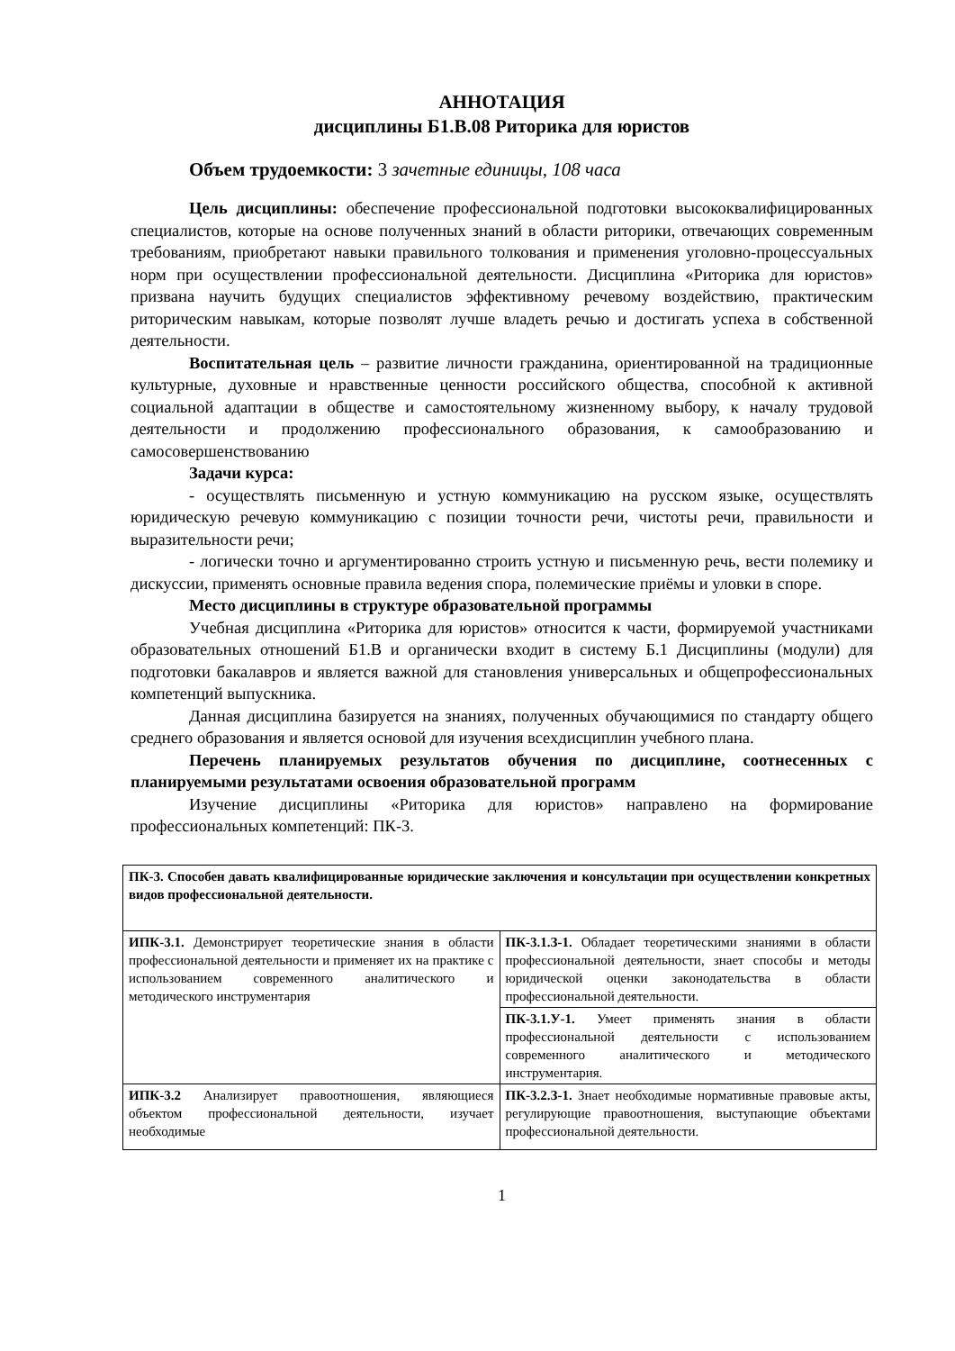АННОТАЦИЯ
дисциплины Б1.В.08 Риторика для юристов
Объем трудоемкости: 3 зачетные единицы, 108 часа
Цель дисциплины: обеспечение профессиональной подготовки высококвалифицированных специалистов, которые на основе полученных знаний в области риторики, отвечающих современным требованиям, приобретают навыки правильного толкования и применения уголовно-процессуальных норм при осуществлении профессиональной деятельности. Дисциплина «Риторика для юристов» призвана научить будущих специалистов эффективному речевому воздействию, практическим риторическим навыкам, которые позволят лучше владеть речью и достигать успеха в собственной деятельности.
Воспитательная цель – развитие личности гражданина, ориентированной на традиционные культурные, духовные и нравственные ценности российского общества, способной к активной социальной адаптации в обществе и самостоятельному жизненному выбору, к началу трудовой деятельности и продолжению профессионального образования, к самообразованию и самосовершенствованию
Задачи курса:
- осуществлять письменную и устную коммуникацию на русском языке, осуществлять юридическую речевую коммуникацию с позиции точности речи, чистоты речи, правильности и выразительности речи;
- логически точно и аргументированно строить устную и письменную речь, вести полемику и дискуссии, применять основные правила ведения спора, полемические приёмы и уловки в споре.
Место дисциплины в структуре образовательной программы
Учебная дисциплина «Риторика для юристов» относится к части, формируемой участниками образовательных отношений Б1.В и органически входит в систему Б.1 Дисциплины (модули) для подготовки бакалавров и является важной для становления универсальных и общепрофессиональных компетенций выпускника.
Данная дисциплина базируется на знаниях, полученных обучающимися по стандарту общего среднего образования и является основой для изучения всехдисциплин учебного плана.
Перечень планируемых результатов обучения по дисциплине, соотнесенных с планируемыми результатами освоения образовательной программ
Изучение дисциплины «Риторика для юристов» направлено на формирование профессиональных компетенций: ПК-3.
| ПК-3. Способен давать квалифицированные юридические заключения и консультации при осуществлении конкретных видов профессиональной деятельности. | |
| ИПК-3.1. Демонстрирует теоретические знания в области профессиональной деятельности и применяет их на практике с использованием современного аналитического и методического инструментария | ПК-3.1.З-1. Обладает теоретическими знаниями в области профессиональной деятельности, знает способы и методы юридической оценки законодательства в области профессиональной деятельности. |
| | ПК-3.1.У-1. Умеет применять знания в области профессиональной деятельности с использованием современного аналитического и методического инструментария. |
| ИПК-3.2 Анализирует правоотношения, являющиеся объектом профессиональной деятельности, изучает необходимые | ПК-3.2.З-1. Знает необходимые нормативные правовые акты, регулирующие правоотношения, выступающие объектами профессиональной деятельности. |
1